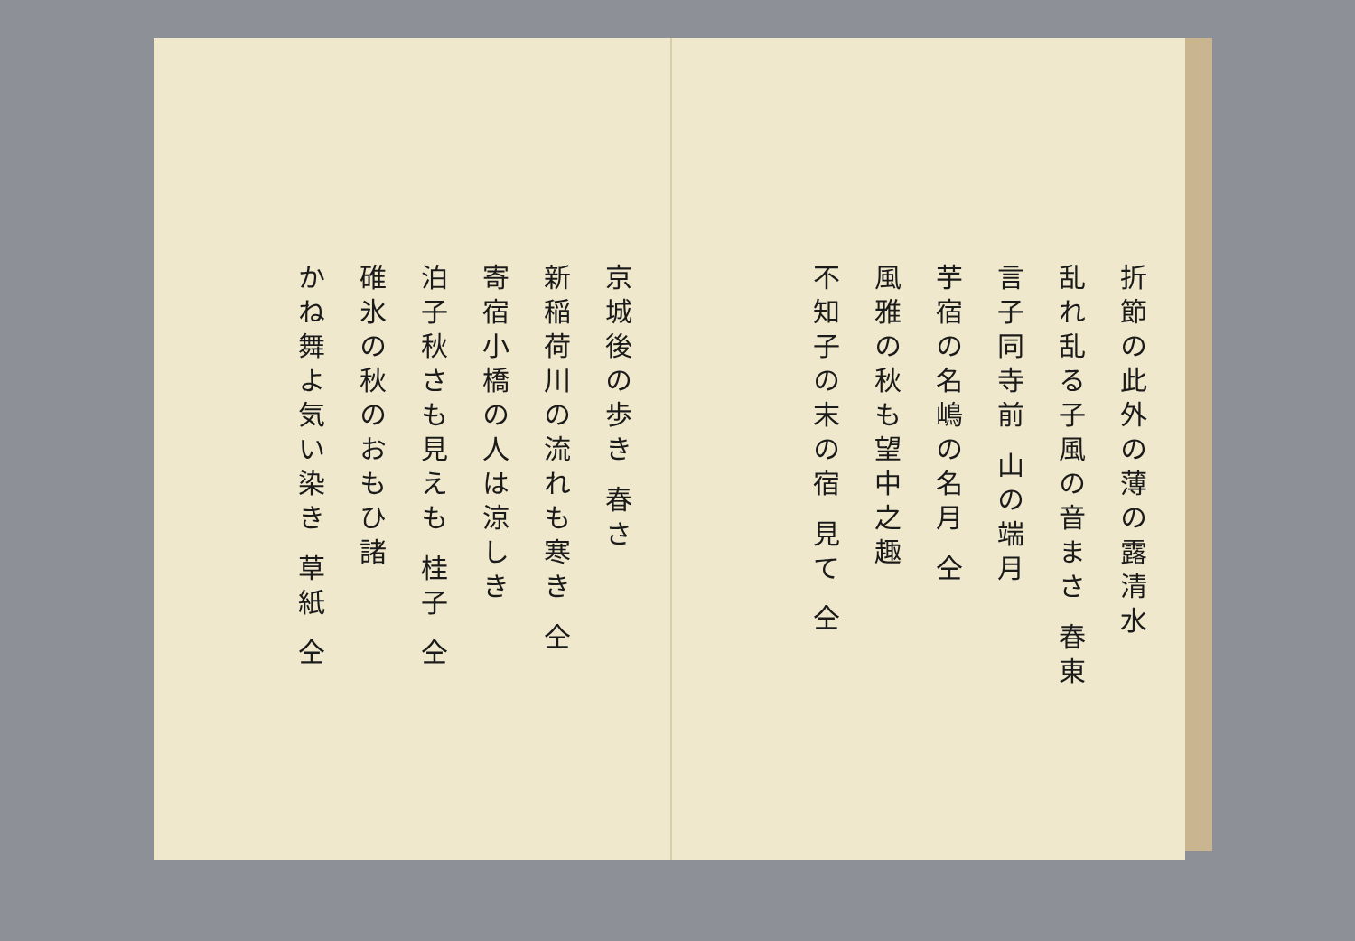京城後の歩き 春さ
新稲荷川の流れも寒き 仝
寄宿小橋の人は涼しき
泊子秋さも見えも 桂子 仝
碓氷の秋のおもひ諸
かね舞よ気い染き 草紙 仝
折節の此外の薄の露清水
乱れ乱る子風の音まさ 春東
言子同寺前 山の端月
芋宿の名嶋の名月 仝
風雅の秋も望中之趣
不知子の末の宿 見て 仝